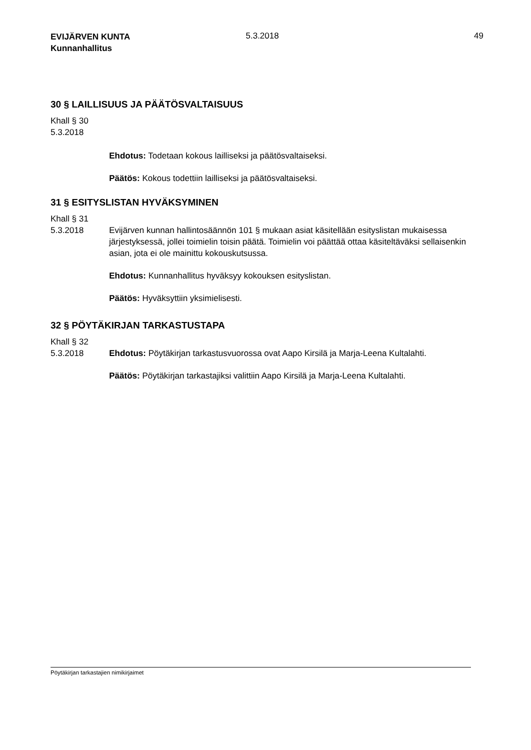EVIJÄRVEN KUNTA
Kunnanhallitus
5.3.2018 49
30 § LAILLISUUS JA PÄÄTÖSVALTAISUUS
Khall § 30
5.3.2018
Ehdotus: Todetaan kokous lailliseksi ja päätösvaltaiseksi.
Päätös: Kokous todettiin lailliseksi ja päätösvaltaiseksi.
31 § ESITYSLISTAN HYVÄKSYMINEN
Khall § 31
5.3.2018
Evijärven kunnan hallintosäännön 101 § mukaan asiat käsitellään esityslistan mukaisessa järjestyksessä, jollei toimielin toisin päätä. Toimielin voi päättää ottaa käsiteltäväksi sellaisenkin asian, jota ei ole mainittu kokouskutsussa.
Ehdotus: Kunnanhallitus hyväksyy kokouksen esityslistan.
Päätös: Hyväksyttiin yksimielisesti.
32 § PÖYTÄKIRJAN TARKASTUSTAPA
Khall § 32
5.3.2018
Ehdotus: Pöytäkirjan tarkastusvuorossa ovat Aapo Kirsilä ja Marja-Leena Kultalahti.
Päätös: Pöytäkirjan tarkastajiksi valittiin Aapo Kirsilä ja Marja-Leena Kultalahti.
Pöytäkirjan tarkastajien nimikirjaimet